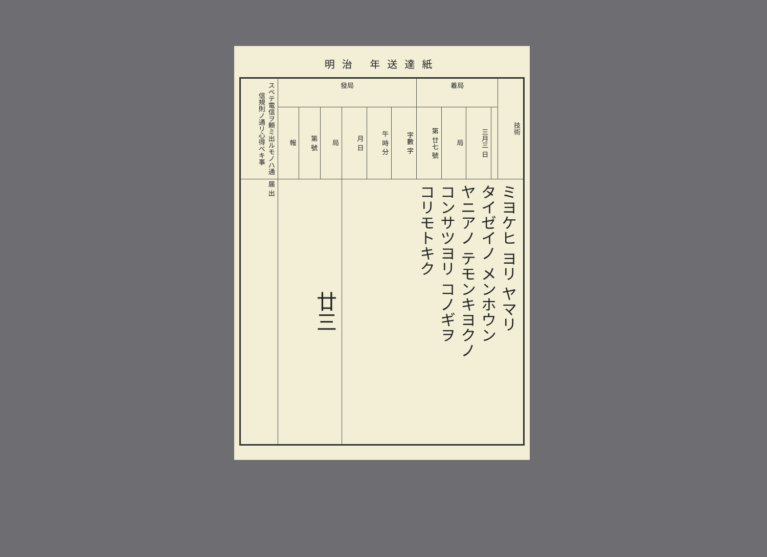明治 年送達紙
| スベテ電信ヲ頼ミ出ルモノハ通信規則ノ通リ心得べキ事 | 發局 | | | | | | 着局 | | | | 技術 |
| --- | --- | --- | --- | --- | --- | --- | --- | --- | --- | --- | --- |
| | 報 | 第 號 | 局 | 月 日 | 午 時 分 | 字數 字 | 第 廿七 號 | 局 | 三月三 日 | | |
| 届 出 | 廿三 | | | ミヨケヒ ヨリ ヤマリ タイゼイノ メンホウン ヤニアノ テモンキヨクノ コンサツヨリ コノギヲ コリモトキク | | | | | | | |